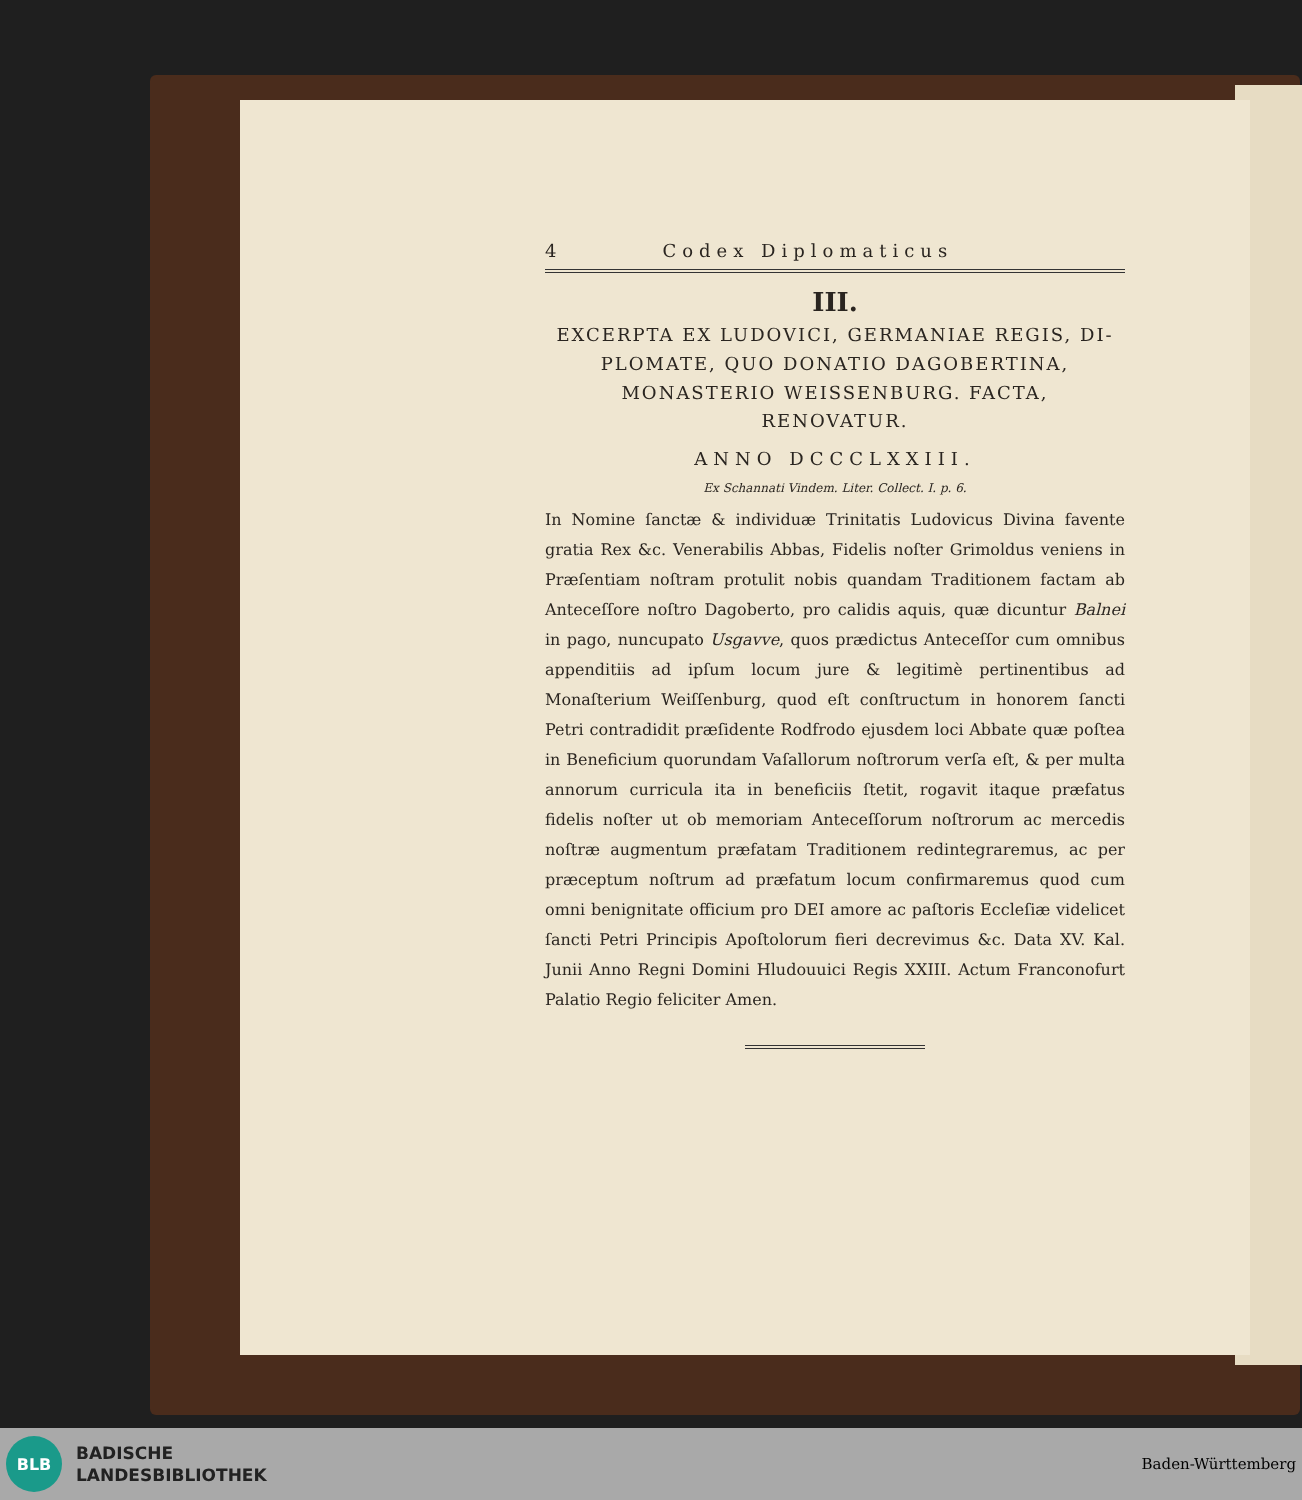4 Codex Diplomaticus
III.
EXCERPTA EX LUDOVICI, GERMANIAE REGIS, DI-PLOMATE, QUO DONATIO DAGOBERTINA, MONASTERIO WEISSENBURG. FACTA, RENOVATUR.
ANNO DCCCLXXIII.
Ex Schannati Vindem. Liter. Collect. I. p. 6.
In Nomine ſanctæ & individuæ Trinitatis Ludovicus Divina favente gratia Rex &c. Venerabilis Abbas, Fidelis noſter Grimoldus veniens in Præſentiam noſtram protulit nobis quandam Traditionem factam ab Anteceſſore noſtro Dagoberto, pro calidis aquis, quæ dicuntur Balnei in pago, nuncupato Usgavve, quos prædictus Anteceſſor cum omnibus appenditiis ad ipſum locum jure & legitimè pertinentibus ad Monaſterium Weiſſenburg, quod eſt conſtructum in honorem ſancti Petri contradidit præſidente Rodfrodo ejusdem loci Abbate quæ poſtea in Beneficium quorundam Vaſallorum noſtrorum verſa eſt, & per multa annorum curricula ita in beneficiis ſtetit, rogavit itaque præfatus fidelis noſter ut ob memoriam Anteceſſorum noſtrorum ac mercedis noſtræ augmentum præfatam Traditionem redintegraremus, ac per præceptum noſtrum ad præfatum locum confirmaremus quod cum omni benignitate officium pro DEI amore ac paſtoris Eccleſiæ videlicet ſancti Petri Principis Apoſtolorum fieri decrevimus &c. Data XV. Kal. Junii Anno Regni Domini Hludouuici Regis XXIII. Actum Franconofurt Palatio Regio feliciter Amen.
BLB
BADISCHE
LANDESBIBLIOTHEK
Baden-Württemberg